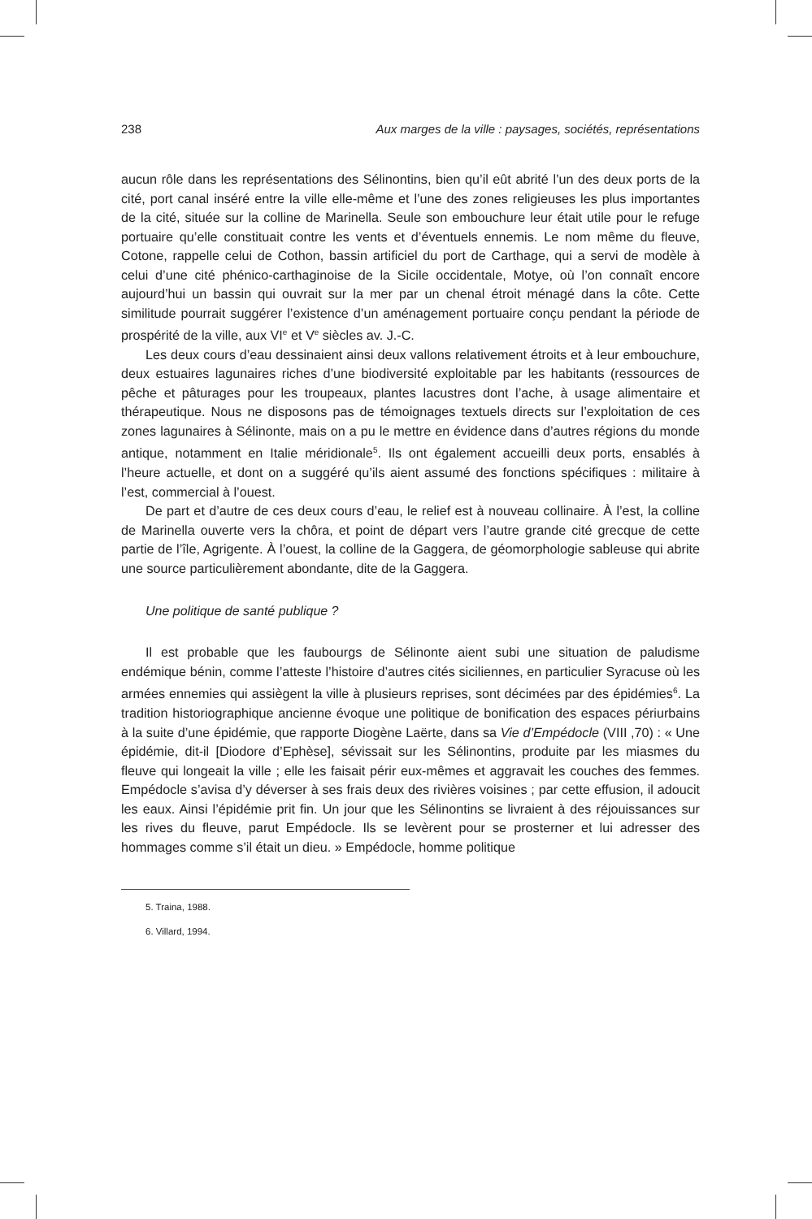238 Aux marges de la ville : paysages, sociétés, représentations
aucun rôle dans les représentations des Sélinontins, bien qu’il eût abrité l’un des deux ports de la cité, port canal inséré entre la ville elle-même et l’une des zones religieuses les plus importantes de la cité, située sur la colline de Marinella. Seule son embouchure leur était utile pour le refuge portuaire qu’elle constituait contre les vents et d’éventuels ennemis. Le nom même du fleuve, Cotone, rappelle celui de Cothon, bassin artificiel du port de Carthage, qui a servi de modèle à celui d’une cité phénico-carthaginoise de la Sicile occidentale, Motye, où l’on connaît encore aujourd’hui un bassin qui ouvrait sur la mer par un chenal étroit ménagé dans la côte. Cette similitude pourrait suggérer l’existence d’un aménagement portuaire conçu pendant la période de prospérité de la ville, aux VI<sup>e</sup> et V<sup>e</sup> siècles av. J.-C.
Les deux cours d’eau dessinaient ainsi deux vallons relativement étroits et à leur embouchure, deux estuaires lagunaires riches d’une biodiversité exploitable par les habitants (ressources de pêche et pâturages pour les troupeaux, plantes lacustres dont l’ache, à usage alimentaire et thérapeutique. Nous ne disposons pas de témoignages textuels directs sur l’exploitation de ces zones lagunaires à Sélinonte, mais on a pu le mettre en évidence dans d’autres régions du monde antique, notamment en Italie méridionale<sup>5</sup>. Ils ont également accueilli deux ports, ensablés à l’heure actuelle, et dont on a suggéré qu’ils aient assumé des fonctions spécifiques : militaire à l’est, commercial à l’ouest.
De part et d’autre de ces deux cours d’eau, le relief est à nouveau collinaire. À l’est, la colline de Marinella ouverte vers la chôra, et point de départ vers l’autre grande cité grecque de cette partie de l’île, Agrigente. À l’ouest, la colline de la Gaggera, de géomorphologie sableuse qui abrite une source particulièrement abondante, dite de la Gaggera.
Une politique de santé publique ?
Il est probable que les faubourgs de Sélinonte aient subi une situation de paludisme endémique bénin, comme l’atteste l’histoire d’autres cités siciliennes, en particulier Syracuse où les armées ennemies qui assiègent la ville à plusieurs reprises, sont décimées par des épidémies<sup>6</sup>. La tradition historiographique ancienne évoque une politique de bonification des espaces périurbains à la suite d’une épidémie, que rapporte Diogène Laërte, dans sa Vie d’Empédocle (VIII ,70) : « Une épidémie, dit-il [Diodore d’Ephèse], sévissait sur les Sélinontins, produite par les miasmes du fleuve qui longeait la ville ; elle les faisait périr eux-mêmes et aggravait les couches des femmes. Empédocle s’avisa d’y déverser à ses frais deux des rivières voisines ; par cette effusion, il adoucit les eaux. Ainsi l’épidémie prit fin. Un jour que les Sélinontins se livraient à des réjouissances sur les rives du fleuve, parut Empédocle. Ils se levèrent pour se prosterner et lui adresser des hommages comme s’il était un dieu. » Empédocle, homme politique
5. Traina, 1988.
6. Villard, 1994.